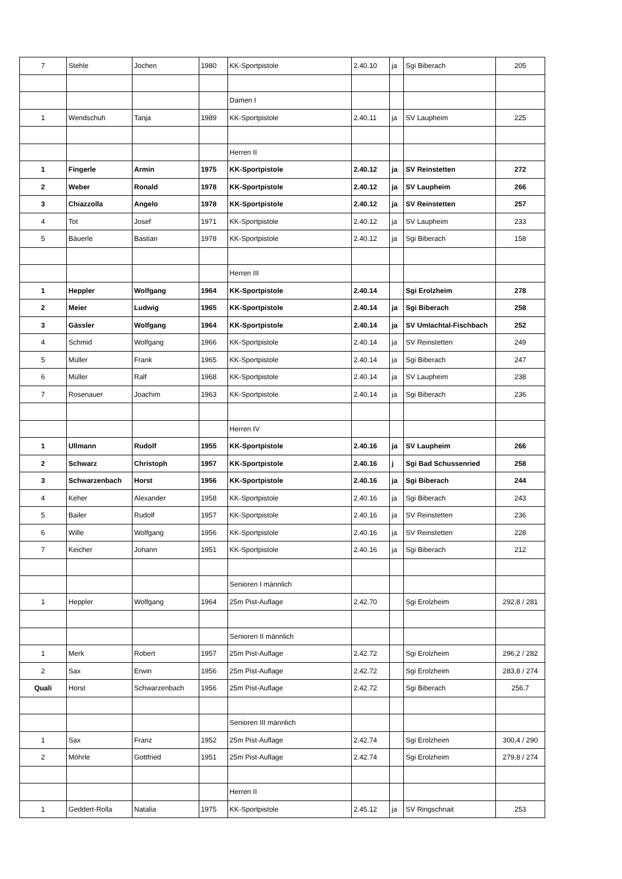| 7 | Stehle | Jochen | 1980 | KK-Sportpistole | 2.40.10 | ja | Sgi Biberach | 205 |
| | | | | Damen I | | | | |
| 1 | Wendschuh | Tanja | 1989 | KK-Sportpistole | 2.40.11 | ja | SV Laupheim | 225 |
| | | | | Herren II | | | | |
| 1 | Fingerle | Armin | 1975 | KK-Sportpistole | 2.40.12 | ja | SV Reinstetten | 272 |
| 2 | Weber | Ronald | 1978 | KK-Sportpistole | 2.40.12 | ja | SV Laupheim | 266 |
| 3 | Chiazzolla | Angelo | 1978 | KK-Sportpistole | 2.40.12 | ja | SV Reinstetten | 257 |
| 4 | Tot | Josef | 1971 | KK-Sportpistole | 2.40.12 | ja | SV Laupheim | 233 |
| 5 | Bäuerle | Bastian | 1978 | KK-Sportpistole | 2.40.12 | ja | Sgi Biberach | 158 |
| | | | | Herren III | | | | |
| 1 | Heppler | Wolfgang | 1964 | KK-Sportpistole | 2.40.14 | | Sgi Erolzheim | 278 |
| 2 | Meier | Ludwig | 1965 | KK-Sportpistole | 2.40.14 | ja | Sgi Biberach | 258 |
| 3 | Gässler | Wolfgang | 1964 | KK-Sportpistole | 2.40.14 | ja | SV Umlachtal-Fischbach | 252 |
| 4 | Schmid | Wolfgang | 1966 | KK-Sportpistole | 2.40.14 | ja | SV Reinstetten | 249 |
| 5 | Müller | Frank | 1965 | KK-Sportpistole | 2.40.14 | ja | Sgi Biberach | 247 |
| 6 | Müller | Ralf | 1968 | KK-Sportpistole | 2.40.14 | ja | SV Laupheim | 238 |
| 7 | Rosenauer | Joachim | 1963 | KK-Sportpistole | 2.40.14 | ja | Sgi Biberach | 236 |
| | | | | Herren IV | | | | |
| 1 | Ullmann | Rudolf | 1955 | KK-Sportpistole | 2.40.16 | ja | SV Laupheim | 266 |
| 2 | Schwarz | Christoph | 1957 | KK-Sportpistole | 2.40.16 | j | Sgi Bad Schussenried | 258 |
| 3 | Schwarzenbach | Horst | 1956 | KK-Sportpistole | 2.40.16 | ja | Sgi Biberach | 244 |
| 4 | Keher | Alexander | 1958 | KK-Sportpistole | 2.40.16 | ja | Sgi Biberach | 243 |
| 5 | Bailer | Rudolf | 1957 | KK-Sportpistole | 2.40.16 | ja | SV Reinstetten | 236 |
| 6 | Wille | Wolfgang | 1956 | KK-Sportpistole | 2.40.16 | ja | SV Reinstetten | 228 |
| 7 | Keicher | Johann | 1951 | KK-Sportpistole | 2.40.16 | ja | Sgi Biberach | 212 |
| | | | | Senioren I männlich | | | | |
| 1 | Heppler | Wolfgang | 1964 | 25m Pist-Auflage | 2.42.70 | | Sgi Erolzheim | 292,8 / 281 |
| | | | | Senioren II männlich | | | | |
| 1 | Merk | Robert | 1957 | 25m Pist-Auflage | 2.42.72 | | Sgi Erolzheim | 296,2 / 282 |
| 2 | Sax | Erwin | 1956 | 25m Pist-Auflage | 2.42.72 | | Sgi Erolzheim | 283,8 / 274 |
| Quali | Horst | Schwarzenbach | 1956 | 25m Pist-Auflage | 2.42.72 | | Sgi Biberach | 256,7 |
| | | | | Senioren III männlich | | | | |
| 1 | Sax | Franz | 1952 | 25m Pist-Auflage | 2.42.74 | | Sgi Erolzheim | 300,4 / 290 |
| 2 | Möhrle | Gottfried | 1951 | 25m Pist-Auflage | 2.42.74 | | Sgi Erolzheim | 279,8 / 274 |
| | | | | Herren II | | | | |
| 1 | Geddert-Rolla | Natalia | 1975 | KK-Sportpistole | 2.45.12 | ja | SV Ringschnait | 253 |